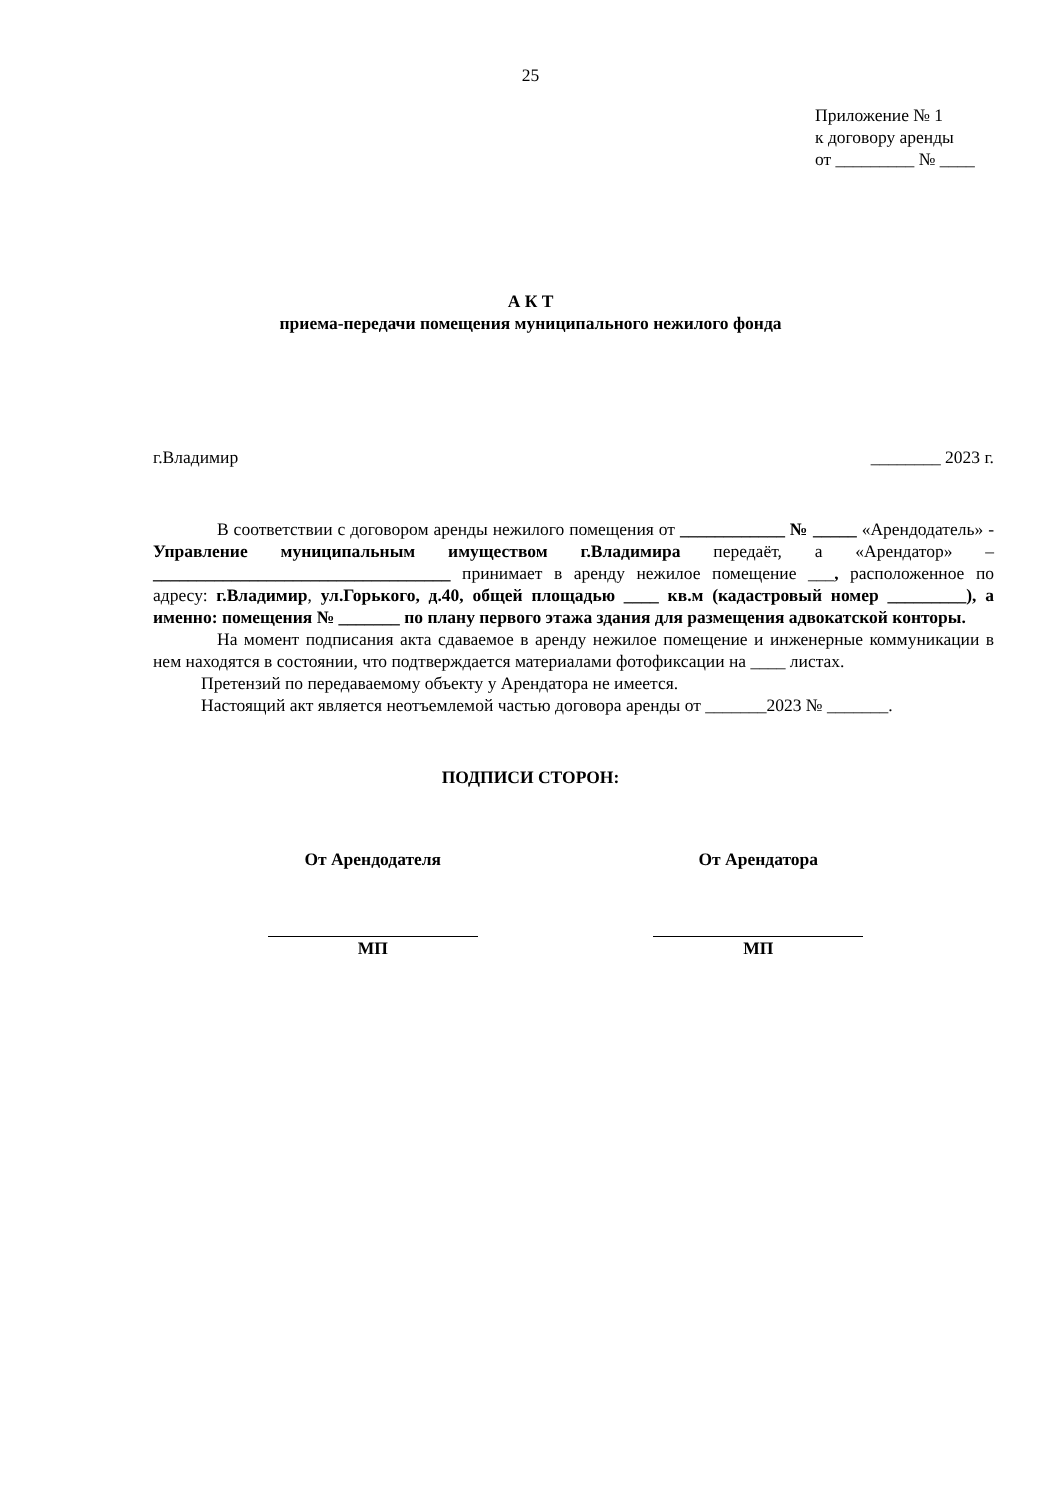25
Приложение № 1
к договору аренды
от _________ № ____
А К Т
приема-передачи помещения муниципального нежилого фонда
г.Владимир ________ 2023 г.
В соответствии с договором аренды нежилого помещения от ____________ № _____ «Арендодатель» - Управление муниципальным имуществом г.Владимира передаёт, а «Арендатор» – __________________________________ принимает в аренду нежилое помещение ___, расположенное по адресу: г.Владимир, ул.Горького, д.40, общей площадью ____ кв.м (кадастровый номер _________), а именно: помещения № _______ по плану первого этажа здания для размещения адвокатской конторы.
На момент подписания акта сдаваемое в аренду нежилое помещение и инженерные коммуникации в нем находятся в состоянии, что подтверждается материалами фотофиксации на ____ листах.
Претензий по передаваемому объекту у Арендатора не имеется.
Настоящий акт является неотъемлемой частью договора аренды от _______2023 № _______.
ПОДПИСИ СТОРОН:
От Арендодателя
МП
От Арендатора
МП